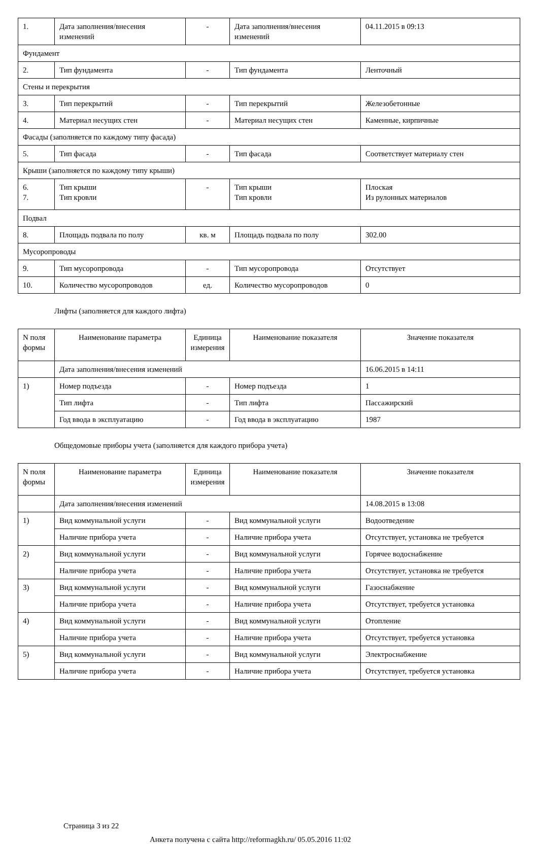| 1. | Дата заполнения/внесения изменений | - | Дата заполнения/внесения изменений | 04.11.2015 в 09:13 |
| Фундамент | | | | |
| 2. | Тип фундамента | - | Тип фундамента | Ленточный |
| Стены и перекрытия | | | | |
| 3. | Тип перекрытий | - | Тип перекрытий | Железобетонные |
| 4. | Материал несущих стен | - | Материал несущих стен | Каменные, кирпичные |
| Фасады (заполняется по каждому типу фасада) | | | | |
| 5. | Тип фасада | - | Тип фасада | Соответствует материалу стен |
| Крыши (заполняется по каждому типу крыши) | | | | |
| 6. 7. | Тип крыши Тип кровли | - | Тип крыши Тип кровли | Плоская Из рулонных материалов |
| Подвал | | | | |
| 8. | Площадь подвала по полу | кв. м | Площадь подвала по полу | 302.00 |
| Мусоропроводы | | | | |
| 9. | Тип мусоропровода | - | Тип мусоропровода | Отсутствует |
| 10. | Количество мусоропроводов | ед. | Количество мусоропроводов | 0 |
Лифты (заполняется для каждого лифта)
| N поля формы | Наименование параметра | Единица измерения | Наименование показателя | Значение показателя |
| --- | --- | --- | --- | --- |
| | Дата заполнения/внесения изменений | | | 16.06.2015 в 14:11 |
| 1) | Номер подъезда | - | Номер подъезда | 1 |
| | Тип лифта | - | Тип лифта | Пассажирский |
| | Год ввода в эксплуатацию | - | Год ввода в эксплуатацию | 1987 |
Общедомовые приборы учета (заполняется для каждого прибора учета)
| N поля формы | Наименование параметра | Единица измерения | Наименование показателя | Значение показателя |
| --- | --- | --- | --- | --- |
| | Дата заполнения/внесения изменений | | | 14.08.2015 в 13:08 |
| 1) | Вид коммунальной услуги | - | Вид коммунальной услуги | Водоотведение |
| | Наличие прибора учета | - | Наличие прибора учета | Отсутствует, установка не требуется |
| 2) | Вид коммунальной услуги | - | Вид коммунальной услуги | Горячее водоснабжение |
| | Наличие прибора учета | - | Наличие прибора учета | Отсутствует, установка не требуется |
| 3) | Вид коммунальной услуги | - | Вид коммунальной услуги | Газоснабжение |
| | Наличие прибора учета | - | Наличие прибора учета | Отсутствует, требуется установка |
| 4) | Вид коммунальной услуги | - | Вид коммунальной услуги | Отопление |
| | Наличие прибора учета | - | Наличие прибора учета | Отсутствует, требуется установка |
| 5) | Вид коммунальной услуги | - | Вид коммунальной услуги | Электроснабжение |
| | Наличие прибора учета | - | Наличие прибора учета | Отсутствует, требуется установка |
Страница 3 из 22
Анкета получена с сайта http://reformagkh.ru/ 05.05.2016 11:02